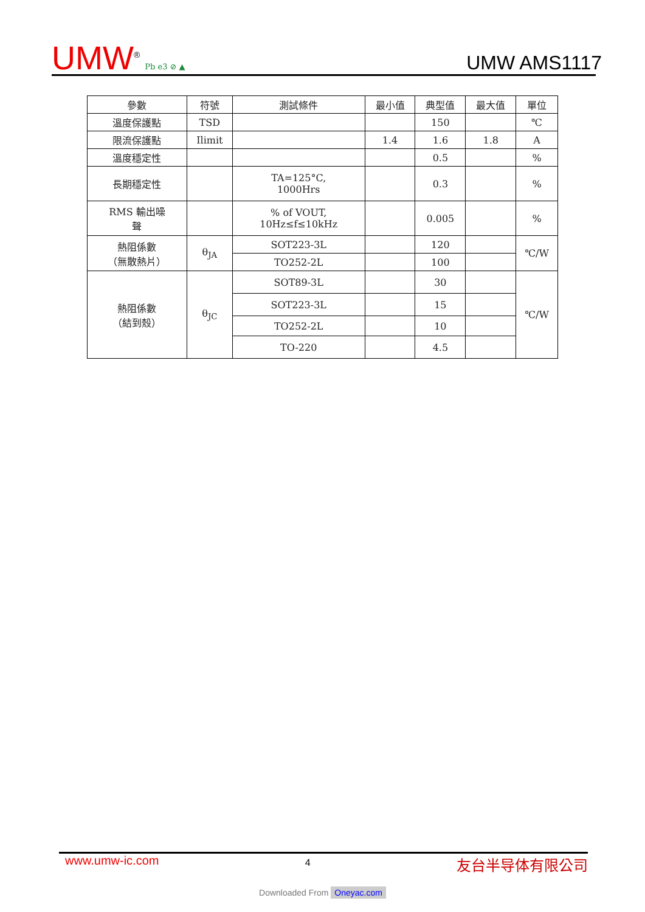UMW<sup>®</sup> Pb e3 ⊘ ▲
UMW AMS1117
| 參數 | 符號 | 測試條件 | 最小值 | 典型值 | 最大值 | 單位 |
| --- | --- | --- | --- | --- | --- | --- |
| 溫度保護點 | TSD | | | 150 | | ℃ |
| 限流保護點 | Ilimit | | 1.4 | 1.6 | 1.8 | A |
| 溫度穩定性 | | | | 0.5 | | % |
| 長期穩定性 | | TA=125°C, 1000Hrs | | 0.3 | | % |
| RMS 輸出噪 聲 | | % of VOUT, 10Hz≤f≤10kHz | | 0.005 | | % |
| 熱阻係數 （無散熱片） | θ<sub>JA</sub> | SOT223-3L | | 120 | | ℃/W |
| | | TO252-2L | | 100 | | |
| 熱阻係數 （結到殼） | θ<sub>JC</sub> | SOT89-3L | | 30 | | ℃/W |
| | | SOT223-3L | | 15 | | |
| | | TO252-2L | | 10 | | |
| | | TO-220 | | 4.5 | | |
www.umw-ic.com 4 友台半导体有限公司
Downloaded From Oneyac.com